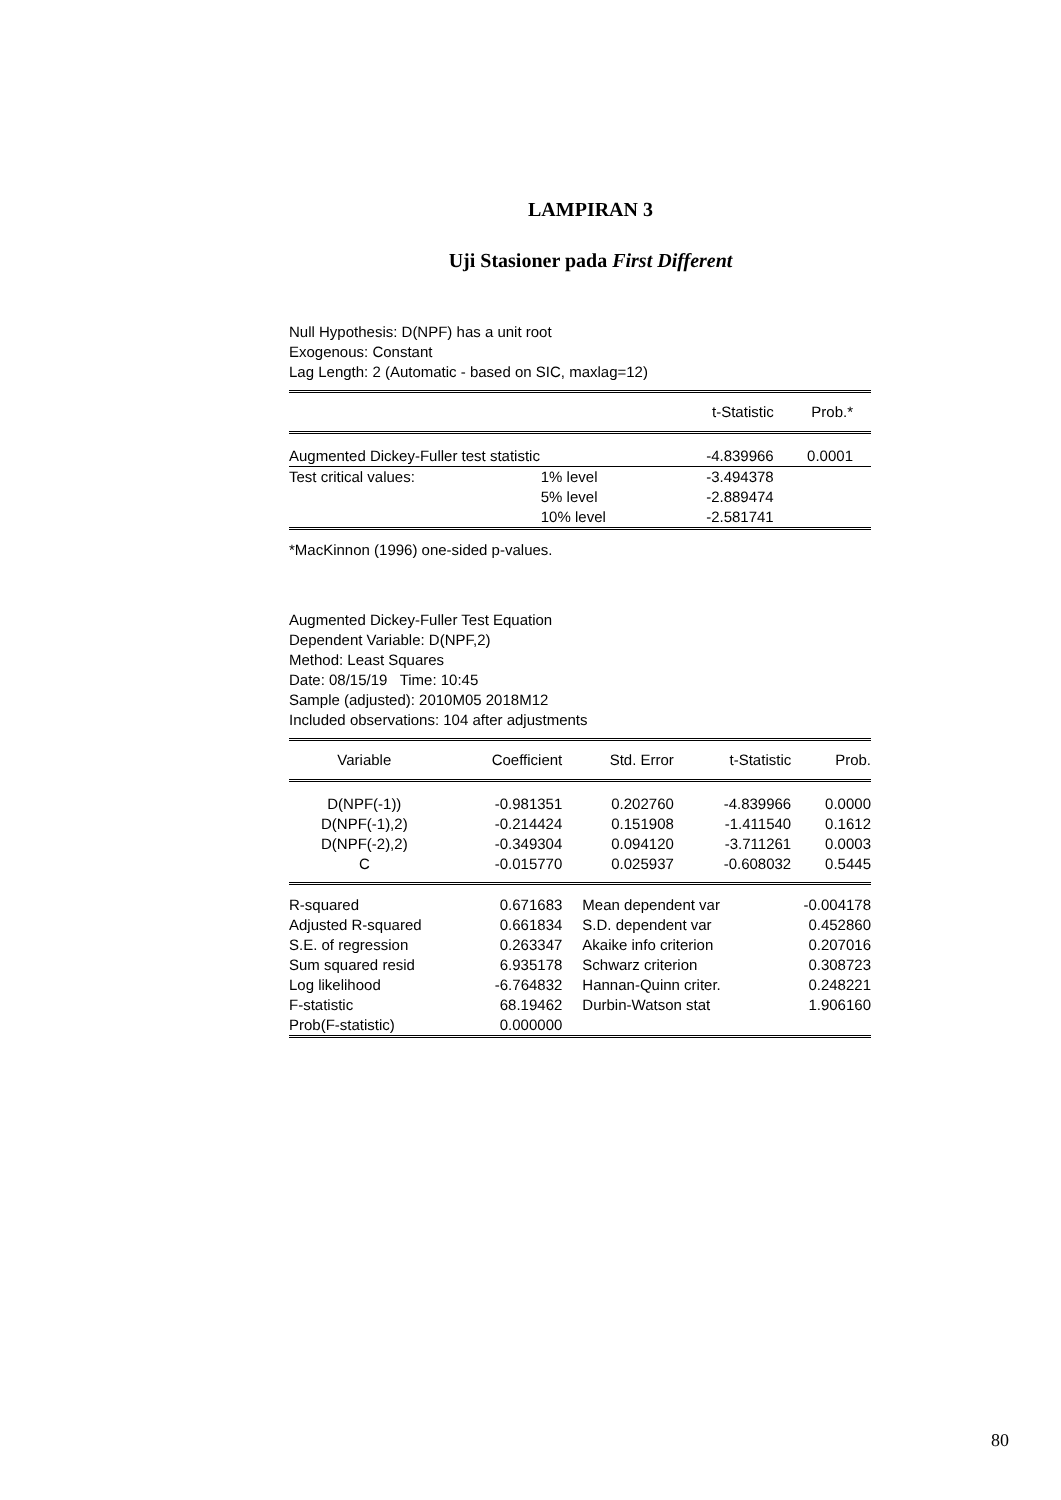LAMPIRAN 3
Uji Stasioner pada First Different
Null Hypothesis: D(NPF) has a unit root
Exogenous: Constant
Lag Length: 2 (Automatic - based on SIC, maxlag=12)
| | | t-Statistic | Prob.* |
| --- | --- | --- | --- |
| Augmented Dickey-Fuller test statistic | | -4.839966 | 0.0001 |
| Test critical values: | 1% level | -3.494378 | |
| | 5% level | -2.889474 | |
| | 10% level | -2.581741 | |
| *MacKinnon (1996) one-sided p-values. | | | |
Augmented Dickey-Fuller Test Equation
Dependent Variable: D(NPF,2)
Method: Least Squares
Date: 08/15/19 Time: 10:45
Sample (adjusted): 2010M05 2018M12
Included observations: 104 after adjustments
| Variable | Coefficient | Std. Error | t-Statistic | Prob. |
| --- | --- | --- | --- | --- |
| D(NPF(-1)) | -0.981351 | 0.202760 | -4.839966 | 0.0000 |
| D(NPF(-1),2) | -0.214424 | 0.151908 | -1.411540 | 0.1612 |
| D(NPF(-2),2) | -0.349304 | 0.094120 | -3.711261 | 0.0003 |
| C | -0.015770 | 0.025937 | -0.608032 | 0.5445 |
| R-squared | 0.671683 | Mean dependent var | -0.004178 |
| Adjusted R-squared | 0.661834 | S.D. dependent var | 0.452860 |
| S.E. of regression | 0.263347 | Akaike info criterion | 0.207016 |
| Sum squared resid | 6.935178 | Schwarz criterion | 0.308723 |
| Log likelihood | -6.764832 | Hannan-Quinn criter. | 0.248221 |
| F-statistic | 68.19462 | Durbin-Watson stat | 1.906160 |
| Prob(F-statistic) | 0.000000 | | |
80